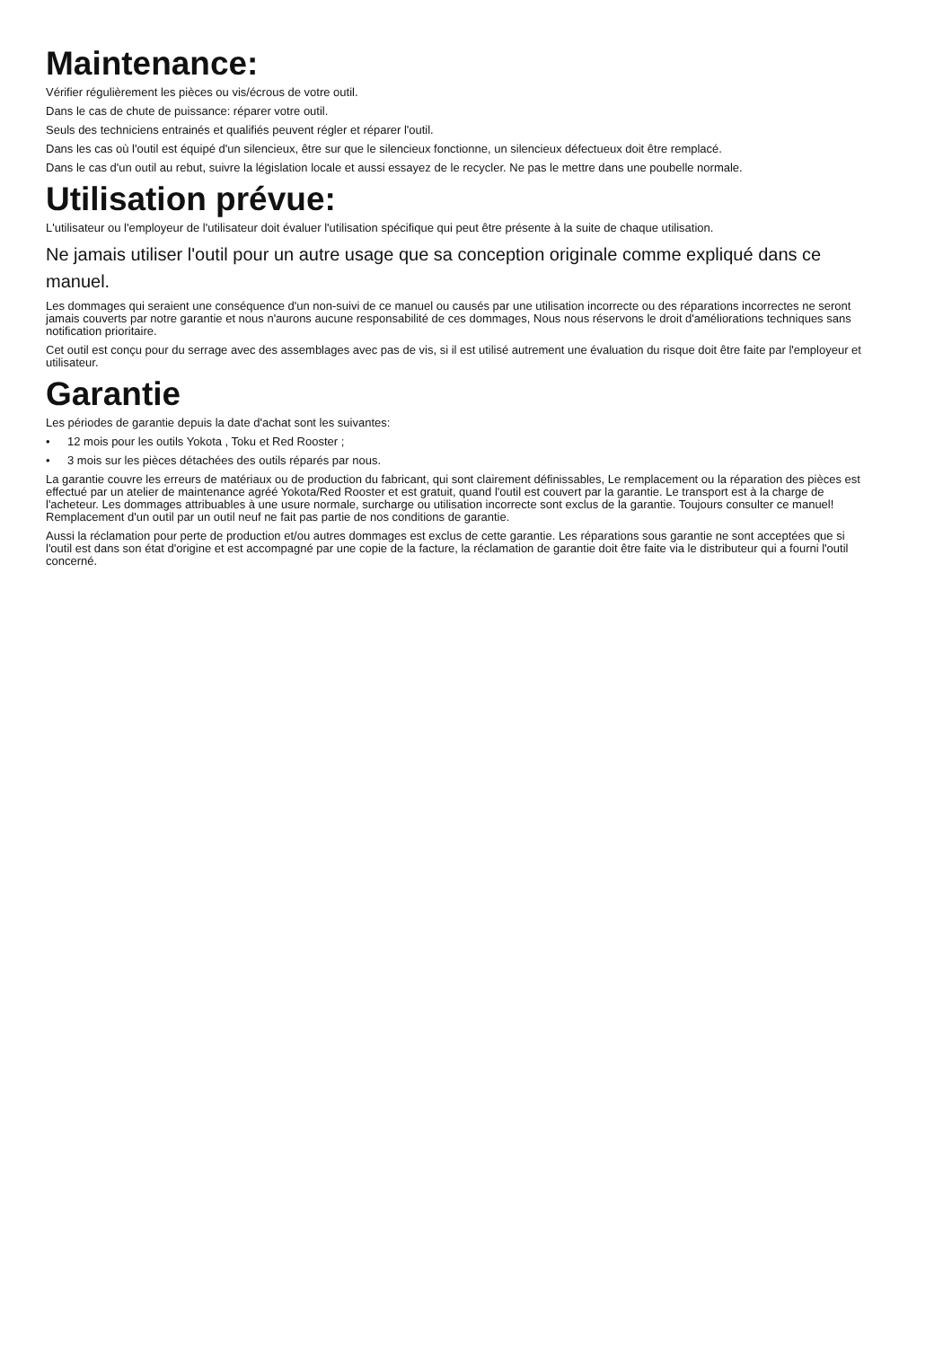Maintenance:
Vérifier régulièrement les pièces ou vis/écrous de votre outil.
Dans le cas de chute de puissance: réparer votre outil.
Seuls des techniciens entrainés et qualifiés peuvent régler et réparer l'outil.
Dans les cas où l'outil est équipé d'un silencieux, être sur que le silencieux fonctionne, un silencieux défectueux doit être remplacé.
Dans le cas d'un outil au rebut, suivre la législation locale et aussi essayez de le recycler. Ne pas le mettre dans une poubelle normale.
Utilisation prévue:
L'utilisateur ou l'employeur de l'utilisateur doit évaluer l'utilisation spécifique qui peut être présente à la suite de chaque utilisation.
Ne jamais utiliser l'outil pour un autre usage que sa conception originale comme expliqué dans ce manuel.
Les dommages qui seraient une conséquence d'un non-suivi de ce manuel ou causés par une utilisation incorrecte ou des réparations incorrectes ne seront jamais couverts par notre garantie et nous n'aurons aucune responsabilité de ces dommages, Nous nous réservons le droit d'améliorations techniques sans notification prioritaire.
Cet outil est conçu pour du serrage avec des assemblages avec pas de vis, si il est utilisé autrement une évaluation du risque doit être faite par l'employeur et utilisateur.
Garantie
Les périodes de garantie depuis la date d'achat sont les suivantes:
• 12 mois pour les outils Yokota , Toku et Red Rooster ;
• 3 mois sur les pièces détachées des outils réparés par nous.
La garantie couvre les erreurs de matériaux ou de production du fabricant, qui sont clairement définissables, Le remplacement ou la réparation des pièces est effectué par un atelier de maintenance agréé Yokota/Red Rooster et est gratuit, quand l'outil est couvert par la garantie. Le transport est à la charge de l'acheteur. Les dommages attribuables à une usure normale, surcharge ou utilisation incorrecte sont exclus de la garantie. Toujours consulter ce manuel! Remplacement d'un outil par un outil neuf ne fait pas partie de nos conditions de garantie.
Aussi la réclamation pour perte de production et/ou autres dommages est exclus de cette garantie. Les réparations sous garantie ne sont acceptées que si l'outil est dans son état d'origine et est accompagné par une copie de la facture, la réclamation de garantie doit être faite via le distributeur qui a fourni l'outil concerné.